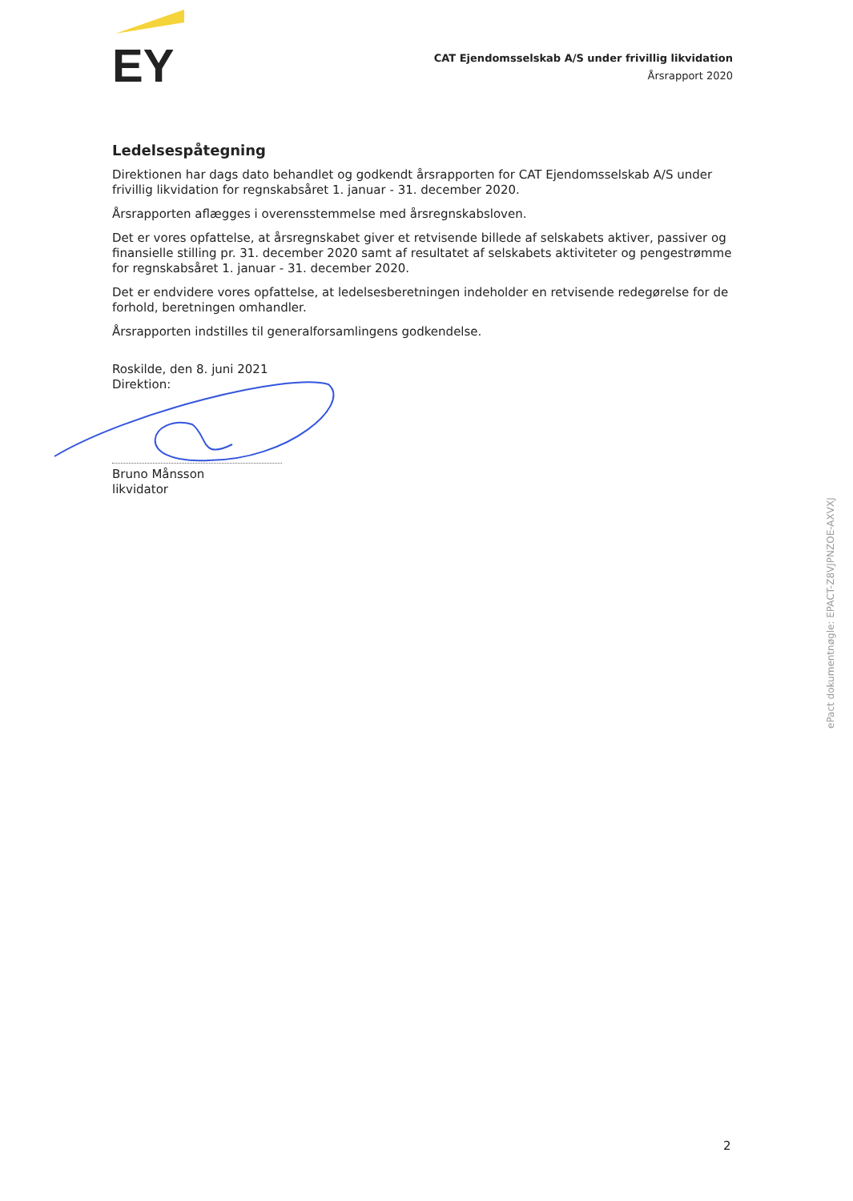EY
CAT Ejendomsselskab A/S under frivillig likvidation
Årsrapport 2020
Ledelsespåtegning
Direktionen har dags dato behandlet og godkendt årsrapporten for CAT Ejendomsselskab A/S under frivillig likvidation for regnskabsåret 1. januar - 31. december 2020.
Årsrapporten aflægges i overensstemmelse med årsregnskabsloven.
Det er vores opfattelse, at årsregnskabet giver et retvisende billede af selskabets aktiver, passiver og finansielle stilling pr. 31. december 2020 samt af resultatet af selskabets aktiviteter og pengestrømme for regnskabsåret 1. januar - 31. december 2020.
Det er endvidere vores opfattelse, at ledelsesberetningen indeholder en retvisende redegørelse for de forhold, beretningen omhandler.
Årsrapporten indstilles til generalforsamlingens godkendelse.
Roskilde, den 8. juni 2021
Direktion:
Bruno Månsson
likvidator
ePact dokumentnøgle: EPACT-Z8VJPNZOE-AXVXJ
2